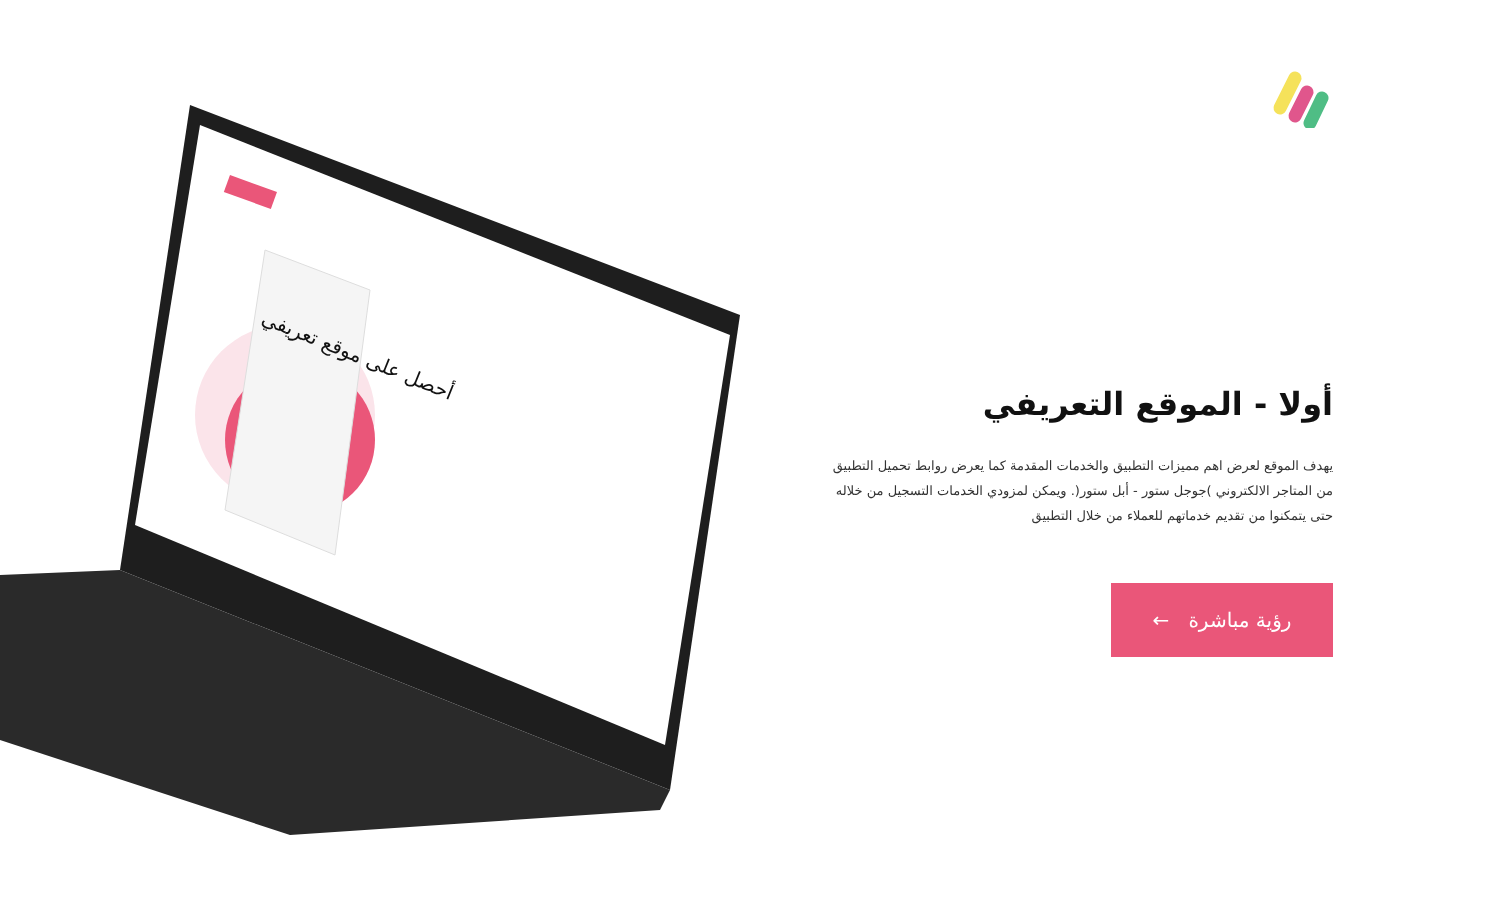أحصل على موقع تعريفي
أولا - الموقع التعريفي
يهدف الموقع لعرض اهم مميزات التطبيق والخدمات المقدمة كما يعرض روابط تحميل التطبيق من المتاجر الالكتروني )جوجل ستور - أبل ستور(. ويمكن لمزودي الخدمات التسجيل من خلاله حتى يتمكنوا من تقديم خدماتهم للعملاء من خلال التطبيق
رؤية مباشرة ←